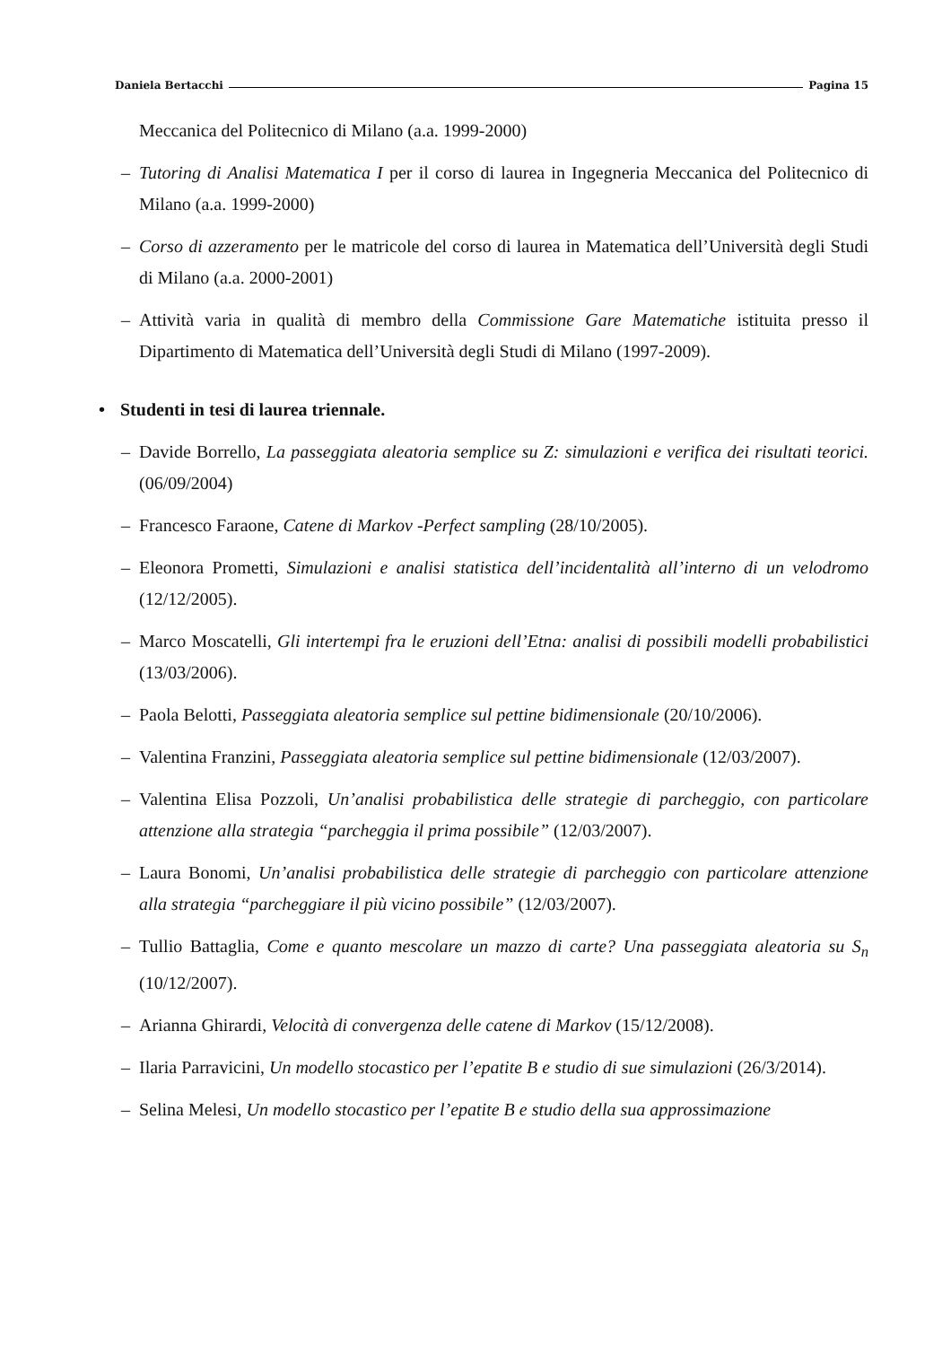Daniela Bertacchi Pagina 15
Meccanica del Politecnico di Milano (a.a. 1999-2000)
– Tutoring di Analisi Matematica I per il corso di laurea in Ingegneria Meccanica del Politecnico di Milano (a.a. 1999-2000)
– Corso di azzeramento per le matricole del corso di laurea in Matematica dell’Università degli Studi di Milano (a.a. 2000-2001)
– Attività varia in qualità di membro della Commissione Gare Matematiche istituita presso il Dipartimento di Matematica dell’Università degli Studi di Milano (1997-2009).
• Studenti in tesi di laurea triennale.
– Davide Borrello, La passeggiata aleatoria semplice su Z: simulazioni e verifica dei risultati teorici. (06/09/2004)
– Francesco Faraone, Catene di Markov -Perfect sampling (28/10/2005).
– Eleonora Prometti, Simulazioni e analisi statistica dell’incidentalità all’interno di un velodromo (12/12/2005).
– Marco Moscatelli, Gli intertempi fra le eruzioni dell’Etna: analisi di possibili modelli probabilistici (13/03/2006).
– Paola Belotti, Passeggiata aleatoria semplice sul pettine bidimensionale (20/10/2006).
– Valentina Franzini, Passeggiata aleatoria semplice sul pettine bidimensionale (12/03/2007).
– Valentina Elisa Pozzoli, Un’analisi probabilistica delle strategie di parcheggio, con particolare attenzione alla strategia “parcheggia il prima possibile” (12/03/2007).
– Laura Bonomi, Un’analisi probabilistica delle strategie di parcheggio con particolare attenzione alla strategia “parcheggiare il più vicino possibile” (12/03/2007).
– Tullio Battaglia, Come e quanto mescolare un mazzo di carte? Una passeggiata aleatoria su S<sub>n</sub> (10/12/2007).
– Arianna Ghirardi, Velocità di convergenza delle catene di Markov (15/12/2008).
– Ilaria Parravicini, Un modello stocastico per l’epatite B e studio di sue simulazioni (26/3/2014).
– Selina Melesi, Un modello stocastico per l’epatite B e studio della sua approssimazione